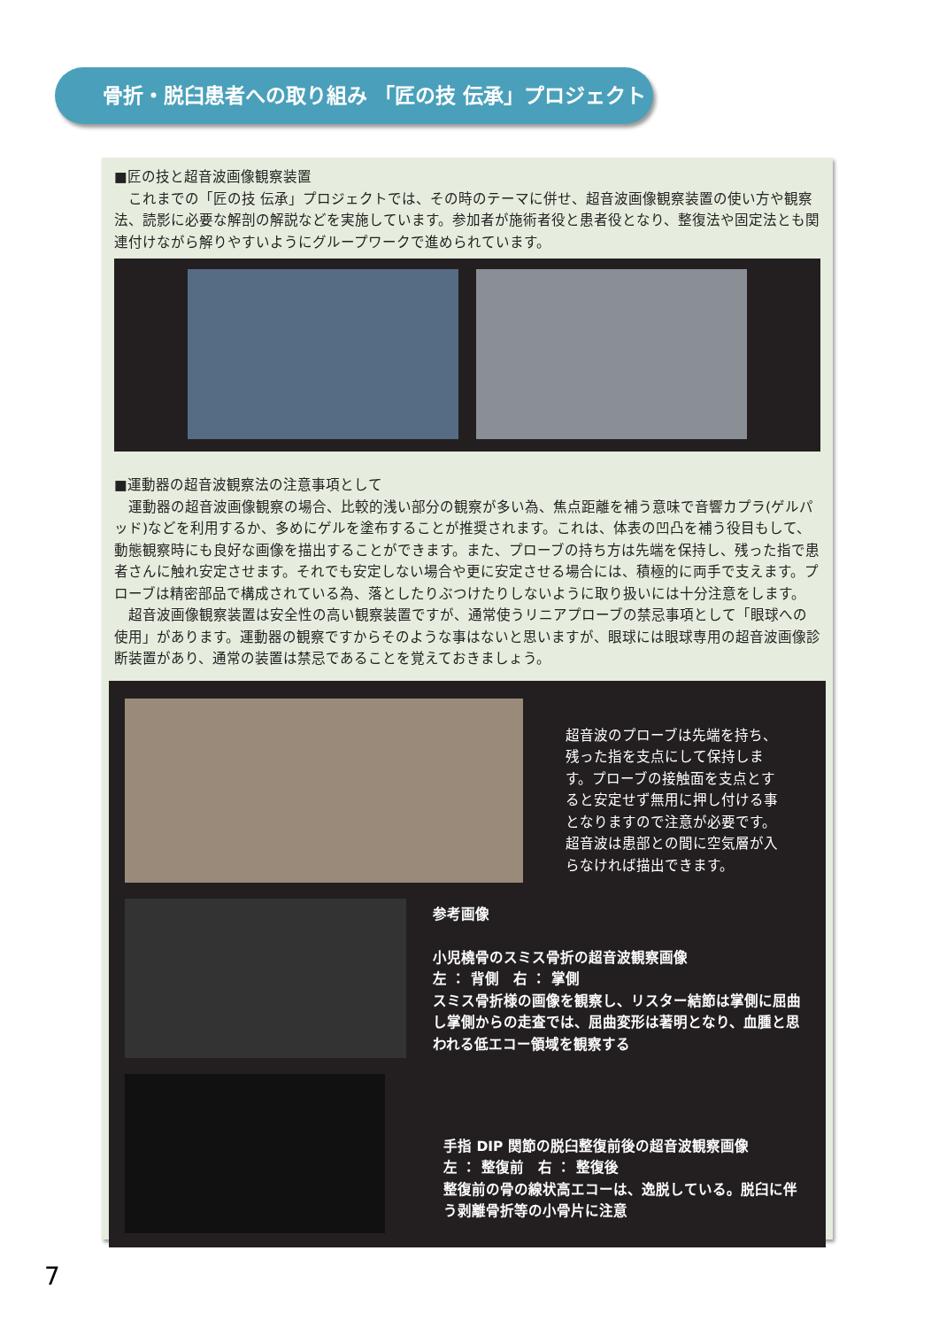骨折・脱臼患者への取り組み 「匠の技 伝承」プロジェクト
■匠の技と超音波画像観察装置
　これまでの「匠の技 伝承」プロジェクトでは、その時のテーマに併せ、超音波画像観察装置の使い方や観察法、読影に必要な解剖の解説などを実施しています。参加者が施術者役と患者役となり、整復法や固定法とも関連付けながら解りやすいようにグループワークで進められています。
■運動器の超音波観察法の注意事項として
　運動器の超音波画像観察の場合、比較的浅い部分の観察が多い為、焦点距離を補う意味で音響カプラ(ゲルパッド)などを利用するか、多めにゲルを塗布することが推奨されます。これは、体表の凹凸を補う役目もして、動態観察時にも良好な画像を描出することができます。また、プローブの持ち方は先端を保持し、残った指で患者さんに触れ安定させます。それでも安定しない場合や更に安定させる場合には、積極的に両手で支えます。プローブは精密部品で構成されている為、落としたりぶつけたりしないように取り扱いには十分注意をします。
　超音波画像観察装置は安全性の高い観察装置ですが、通常使うリニアプローブの禁忌事項として「眼球への使用」があります。運動器の観察ですからそのような事はないと思いますが、眼球には眼球専用の超音波画像診断装置があり、通常の装置は禁忌であることを覚えておきましょう。
超音波のプローブは先端を持ち、残った指を支点にして保持します。プローブの接触面を支点とすると安定せず無用に押し付ける事となりますので注意が必要です。超音波は患部との間に空気層が入らなければ描出できます。
参考画像
小児橈骨のスミス骨折の超音波観察画像
左 ： 背側　右 ： 掌側
スミス骨折様の画像を観察し、リスター結節は掌側に屈曲し掌側からの走査では、屈曲変形は著明となり、血腫と思われる低エコー領域を観察する
手指 DIP 関節の脱臼整復前後の超音波観察画像
左 ： 整復前　右 ： 整復後
整復前の骨の線状高エコーは、逸脱している。脱臼に伴う剥離骨折等の小骨片に注意
7